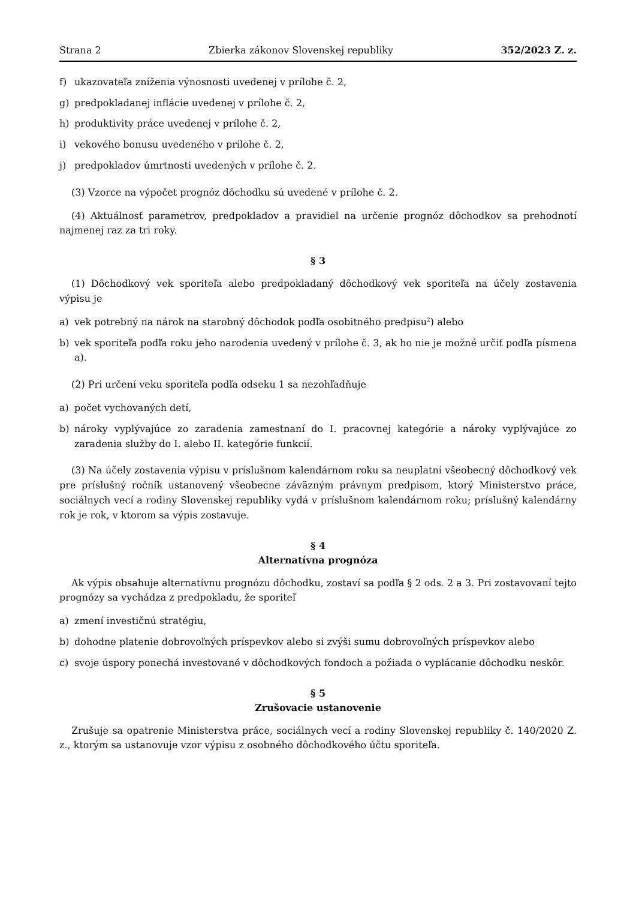Strana 2 Zbierka zákonov Slovenskej republiky 352/2023 Z. z.
f) ukazovateľa zníženia výnosnosti uvedenej v prílohe č. 2,
g) predpokladanej inflácie uvedenej v prílohe č. 2,
h) produktivity práce uvedenej v prílohe č. 2,
i) vekového bonusu uvedeného v prílohe č. 2,
j) predpokladov úmrtnosti uvedených v prílohe č. 2.
(3) Vzorce na výpočet prognóz dôchodku sú uvedené v prílohe č. 2.
(4) Aktuálnosť parametrov, predpokladov a pravidiel na určenie prognóz dôchodkov sa prehodnotí najmenej raz za tri roky.
§ 3
(1) Dôchodkový vek sporiteľa alebo predpokladaný dôchodkový vek sporiteľa na účely zostavenia výpisu je
a) vek potrebný na nárok na starobný dôchodok podľa osobitného predpisu<sup>2</sup>) alebo
b) vek sporiteľa podľa roku jeho narodenia uvedený v prílohe č. 3, ak ho nie je možné určiť podľa písmena a).
(2) Pri určení veku sporiteľa podľa odseku 1 sa nezohľadňuje
a) počet vychovaných detí,
b) nároky vyplývajúce zo zaradenia zamestnaní do I. pracovnej kategórie a nároky vyplývajúce zo zaradenia služby do I. alebo II. kategórie funkcií.
(3) Na účely zostavenia výpisu v príslušnom kalendárnom roku sa neuplatní všeobecný dôchodkový vek pre príslušný ročník ustanovený všeobecne záväzným právnym predpisom, ktorý Ministerstvo práce, sociálnych vecí a rodiny Slovenskej republiky vydá v príslušnom kalendárnom roku; príslušný kalendárny rok je rok, v ktorom sa výpis zostavuje.
§ 4
Alternatívna prognóza
Ak výpis obsahuje alternatívnu prognózu dôchodku, zostaví sa podľa § 2 ods. 2 a 3. Pri zostavovaní tejto prognózy sa vychádza z predpokladu, že sporiteľ
a) zmení investičnú stratégiu,
b) dohodne platenie dobrovoľných príspevkov alebo si zvýši sumu dobrovoľných príspevkov alebo
c) svoje úspory ponechá investované v dôchodkových fondoch a požiada o vyplácanie dôchodku neskôr.
§ 5
Zrušovacie ustanovenie
Zrušuje sa opatrenie Ministerstva práce, sociálnych vecí a rodiny Slovenskej republiky č. 140/2020 Z. z., ktorým sa ustanovuje vzor výpisu z osobného dôchodkového účtu sporiteľa.